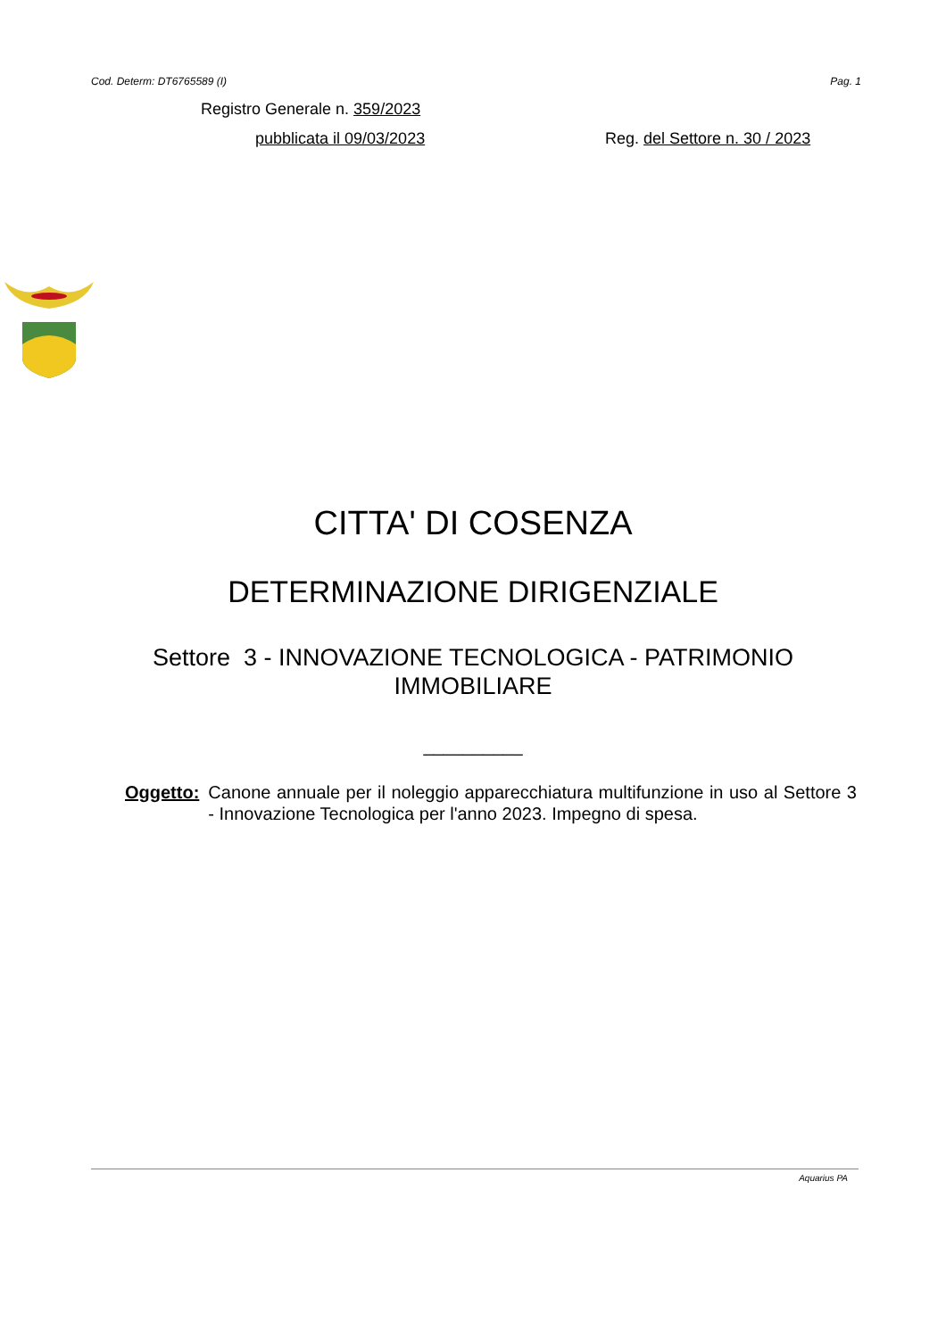Cod. Determ: DT6765589 (I) Pag. 1
Registro Generale n. 359/2023
pubblicata il 09/03/2023 Reg. del Settore n. 30 / 2023
CITTA' DI COSENZA
DETERMINAZIONE DIRIGENZIALE
Settore 3 - INNOVAZIONE TECNOLOGICA - PATRIMONIO
IMMOBILIARE
__________
Oggetto: Canone annuale per il noleggio apparecchiatura multifunzione in uso al Settore 3 - Innovazione Tecnologica per l'anno 2023. Impegno di spesa.
Aquarius PA